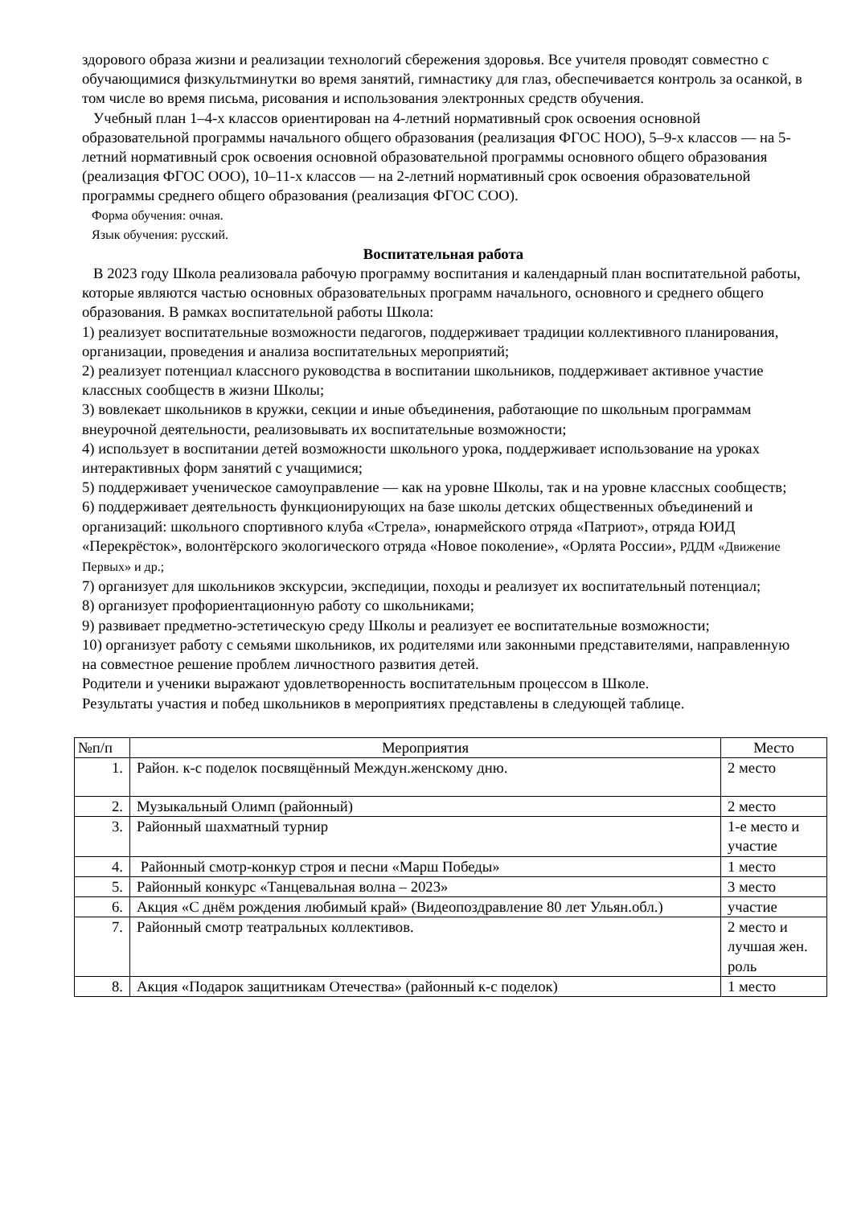здорового образа жизни и реализации технологий сбережения здоровья. Все учителя проводят совместно с обучающимися физкультминутки во время занятий, гимнастику для глаз, обеспечивается контроль за осанкой, в том числе во время письма, рисования и использования электронных средств обучения.
Учебный план 1–4-х классов ориентирован на 4-летний нормативный срок освоения основной образовательной программы начального общего образования (реализация ФГОС НОО), 5–9-х классов — на 5-летний нормативный срок освоения основной образовательной программы основного общего образования (реализация ФГОС ООО), 10–11-х классов — на 2-летний нормативный срок освоения образовательной программы среднего общего образования (реализация ФГОС СОО).
Форма обучения: очная.
Язык обучения: русский.
Воспитательная работа
В 2023 году Школа реализовала рабочую программу воспитания и календарный план воспитательной работы, которые являются частью основных образовательных программ начального, основного и среднего общего образования. В рамках воспитательной работы Школа:
1) реализует воспитательные возможности педагогов, поддерживает традиции коллективного планирования, организации, проведения и анализа воспитательных мероприятий;
2) реализует потенциал классного руководства в воспитании школьников, поддерживает активное участие классных сообществ в жизни Школы;
3) вовлекает школьников в кружки, секции и иные объединения, работающие по школьным программам внеурочной деятельности, реализовывать их воспитательные возможности;
4) использует в воспитании детей возможности школьного урока, поддерживает использование на уроках интерактивных форм занятий с учащимися;
5) поддерживает ученическое самоуправление — как на уровне Школы, так и на уровне классных сообществ;
6) поддерживает деятельность функционирующих на базе школы детских общественных объединений и организаций: школьного спортивного клуба «Стрела», юнармейского отряда «Патриот», отряда ЮИД «Перекрёсток», волонтёрского экологического отряда «Новое поколение», «Орлята России», РДДМ «Движение Первых» и др.;
7) организует для школьников экскурсии, экспедиции, походы и реализует их воспитательный потенциал;
8) организует профориентационную работу со школьниками;
9) развивает предметно-эстетическую среду Школы и реализует ее воспитательные возможности;
10) организует работу с семьями школьников, их родителями или законными представителями, направленную на совместное решение проблем личностного развития детей.
Родители и ученики выражают удовлетворенность воспитательным процессом в Школе.
Результаты участия и побед школьников в мероприятиях представлены в следующей таблице.
| №п/п | Мероприятия | Место |
| --- | --- | --- |
| 1. | Район. к-с поделок посвящённый Междун.женскому дню. | 2 место |
| 2. | Музыкальный Олимп (районный) | 2 место |
| 3. | Районный шахматный турнир | 1-е место и участие |
| 4. | Районный смотр-конкур строя и песни «Марш Победы» | 1 место |
| 5. | Районный конкурс «Танцевальная волна – 2023» | 3 место |
| 6. | Акция «С днём рождения любимый край» (Видеопоздравление 80 лет Ульян.обл.) | участие |
| 7. | Районный смотр театральных коллективов. | 2 место и лучшая жен. роль |
| 8. | Акция «Подарок защитникам Отечества» (районный к-с поделок) | 1 место |